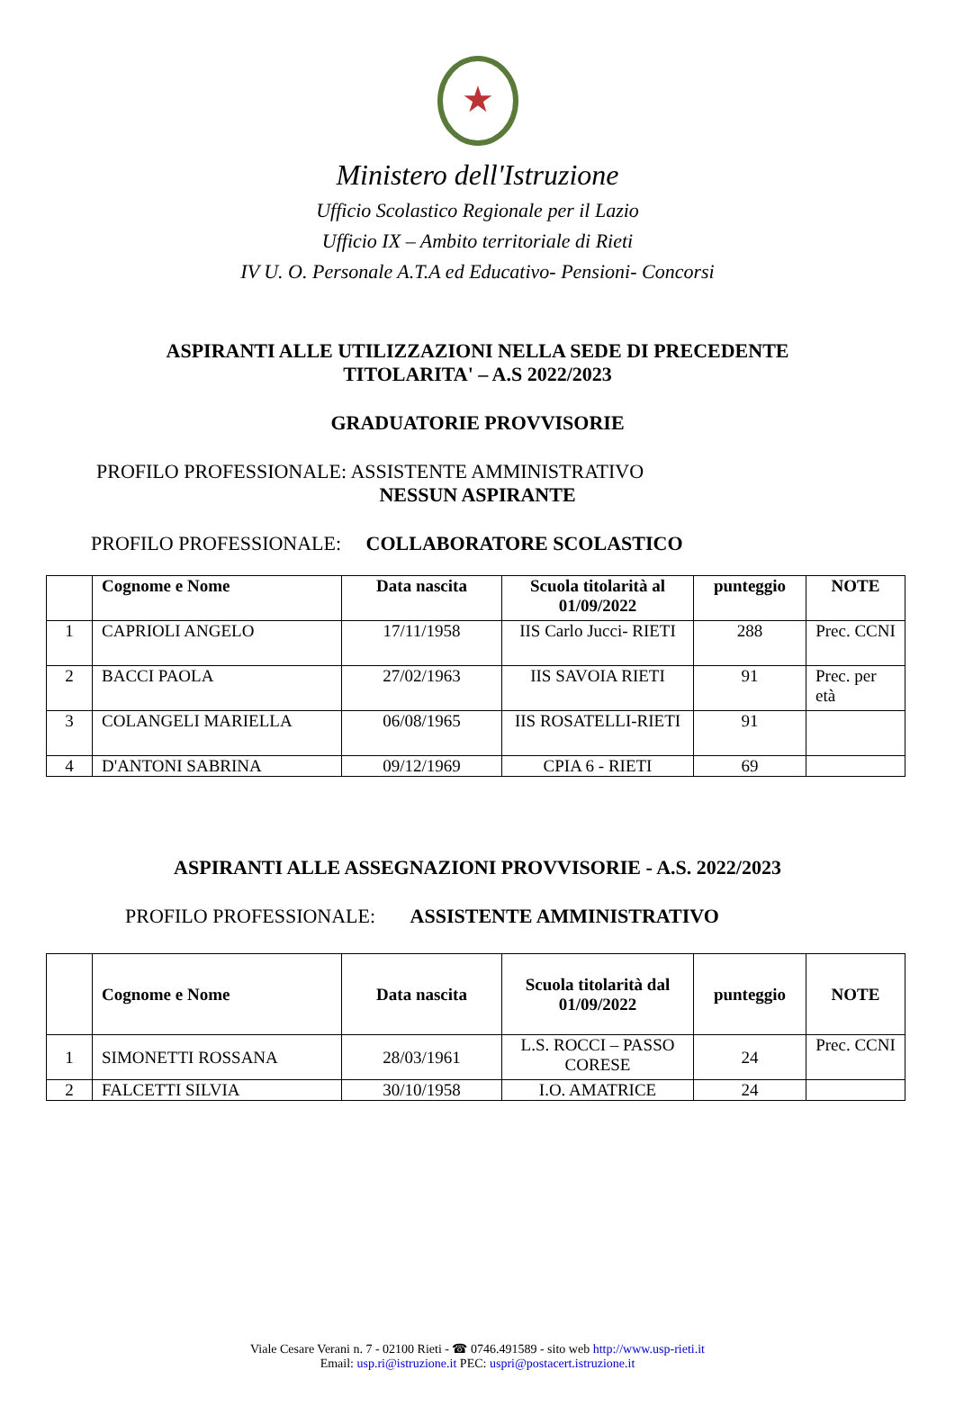★
Ministero dell'Istruzione
Ufficio Scolastico Regionale per il Lazio
Ufficio IX – Ambito territoriale di Rieti
IV U. O. Personale A.T.A ed Educativo- Pensioni- Concorsi
ASPIRANTI ALLE UTILIZZAZIONI NELLA SEDE DI PRECEDENTE
TITOLARITA' – A.S 2022/2023
GRADUATORIE PROVVISORIE
PROFILO PROFESSIONALE: ASSISTENTE AMMINISTRATIVO
NESSUN ASPIRANTE
PROFILO PROFESSIONALE: COLLABORATORE SCOLASTICO
| | Cognome e Nome | Data nascita | Scuola titolarità al 01/09/2022 | punteggio | NOTE |
| --- | --- | --- | --- | --- | --- |
| 1 | CAPRIOLI ANGELO | 17/11/1958 | IIS Carlo Jucci- RIETI | 288 | Prec. CCNI |
| 2 | BACCI PAOLA | 27/02/1963 | IIS SAVOIA RIETI | 91 | Prec. per età |
| 3 | COLANGELI MARIELLA | 06/08/1965 | IIS ROSATELLI-RIETI | 91 | |
| 4 | D'ANTONI SABRINA | 09/12/1969 | CPIA 6 - RIETI | 69 | |
ASPIRANTI ALLE ASSEGNAZIONI PROVVISORIE - A.S. 2022/2023
PROFILO PROFESSIONALE: ASSISTENTE AMMINISTRATIVO
| | Cognome e Nome | Data nascita | Scuola titolarità dal 01/09/2022 | punteggio | NOTE |
| --- | --- | --- | --- | --- | --- |
| 1 | SIMONETTI ROSSANA | 28/03/1961 | L.S. ROCCI – PASSO CORESE | 24 | Prec. CCNI |
| 2 | FALCETTI SILVIA | 30/10/1958 | I.O. AMATRICE | 24 | |
Viale Cesare Verani n. 7 - 02100 Rieti - ☎ 0746.491589 - sito web http://www.usp-rieti.it
Email: usp.ri@istruzione.it PEC: uspri@postacert.istruzione.it